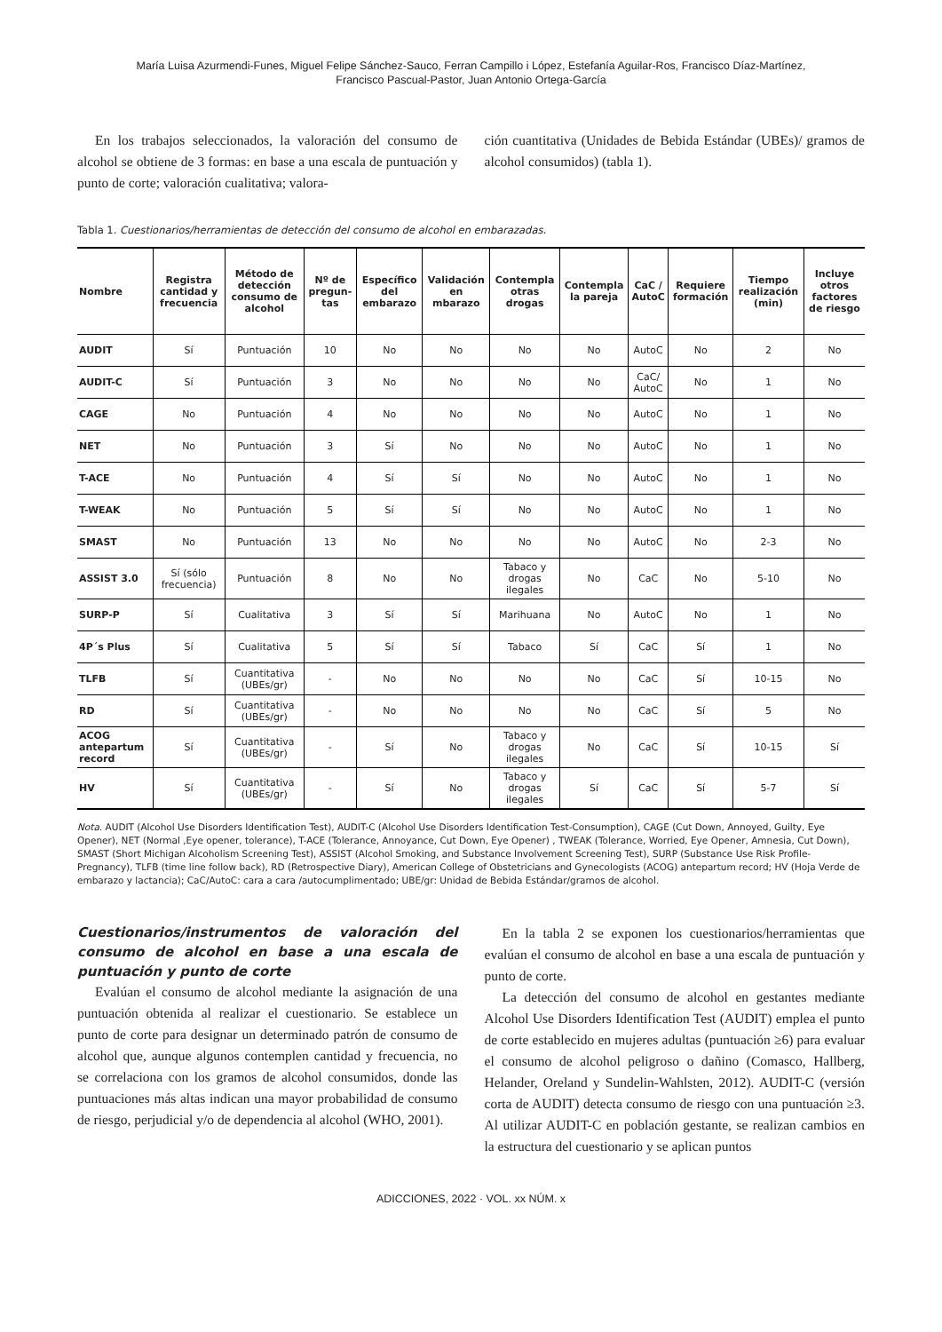María Luisa Azurmendi-Funes, Miguel Felipe Sánchez-Sauco, Ferran Campillo i López, Estefanía Aguilar-Ros, Francisco Díaz-Martínez,
Francisco Pascual-Pastor, Juan Antonio Ortega-García
En los trabajos seleccionados, la valoración del consumo de alcohol se obtiene de 3 formas: en base a una escala de puntuación y punto de corte; valoración cualitativa; valora-
ción cuantitativa (Unidades de Bebida Estándar (UBEs)/ gramos de alcohol consumidos) (tabla 1).
Tabla 1. Cuestionarios/herramientas de detección del consumo de alcohol en embarazadas.
| Nombre | Registra cantidad y frecuencia | Método de detección consumo de alcohol | Nº de pregun-tas | Específico del embarazo | Validación en mbarazo | Contempla otras drogas | Contempla la pareja | CaC / AutoC | Requiere formación | Tiempo realización (min) | Incluye otros factores de riesgo |
| --- | --- | --- | --- | --- | --- | --- | --- | --- | --- | --- | --- |
| AUDIT | Sí | Puntuación | 10 | No | No | No | No | AutoC | No | 2 | No |
| AUDIT-C | Sí | Puntuación | 3 | No | No | No | No | CaC/ AutoC | No | 1 | No |
| CAGE | No | Puntuación | 4 | No | No | No | No | AutoC | No | 1 | No |
| NET | No | Puntuación | 3 | Sí | No | No | No | AutoC | No | 1 | No |
| T-ACE | No | Puntuación | 4 | Sí | Sí | No | No | AutoC | No | 1 | No |
| T-WEAK | No | Puntuación | 5 | Sí | Sí | No | No | AutoC | No | 1 | No |
| SMAST | No | Puntuación | 13 | No | No | No | No | AutoC | No | 2-3 | No |
| ASSIST 3.0 | Sí (sólo frecuencia) | Puntuación | 8 | No | No | Tabaco y drogas ilegales | No | CaC | No | 5-10 | No |
| SURP-P | Sí | Cualitativa | 3 | Sí | Sí | Marihuana | No | AutoC | No | 1 | No |
| 4P´s Plus | Sí | Cualitativa | 5 | Sí | Sí | Tabaco | Sí | CaC | Sí | 1 | No |
| TLFB | Sí | Cuantitativa (UBEs/gr) | - | No | No | No | No | CaC | Sí | 10-15 | No |
| RD | Sí | Cuantitativa (UBEs/gr) | - | No | No | No | No | CaC | Sí | 5 | No |
| ACOG antepartum record | Sí | Cuantitativa (UBEs/gr) | - | Sí | No | Tabaco y drogas ilegales | No | CaC | Sí | 10-15 | Sí |
| HV | Sí | Cuantitativa (UBEs/gr) | - | Sí | No | Tabaco y drogas ilegales | Sí | CaC | Sí | 5-7 | Sí |
Nota. AUDIT (Alcohol Use Disorders Identification Test), AUDIT-C (Alcohol Use Disorders Identification Test-Consumption), CAGE (Cut Down, Annoyed, Guilty, Eye Opener), NET (Normal ,Eye opener, tolerance), T-ACE (Tolerance, Annoyance, Cut Down, Eye Opener) , TWEAK (Tolerance, Worried, Eye Opener, Amnesia, Cut Down), SMAST (Short Michigan Alcoholism Screening Test), ASSIST (Alcohol Smoking, and Substance Involvement Screening Test), SURP (Substance Use Risk Profile-Pregnancy), TLFB (time line follow back), RD (Retrospective Diary), American College of Obstetricians and Gynecologists (ACOG) antepartum record; HV (Hoja Verde de embarazo y lactancia); CaC/AutoC: cara a cara /autocumplimentado; UBE/gr: Unidad de Bebida Estándar/gramos de alcohol.
Cuestionarios/instrumentos de valoración del consumo de alcohol en base a una escala de puntuación y punto de corte
Evalúan el consumo de alcohol mediante la asignación de una puntuación obtenida al realizar el cuestionario. Se establece un punto de corte para designar un determinado patrón de consumo de alcohol que, aunque algunos contemplen cantidad y frecuencia, no se correlaciona con los gramos de alcohol consumidos, donde las puntuaciones más altas indican una mayor probabilidad de consumo de riesgo, perjudicial y/o de dependencia al alcohol (WHO, 2001).
En la tabla 2 se exponen los cuestionarios/herramientas que evalúan el consumo de alcohol en base a una escala de puntuación y punto de corte.
La detección del consumo de alcohol en gestantes mediante Alcohol Use Disorders Identification Test (AUDIT) emplea el punto de corte establecido en mujeres adultas (puntuación ≥6) para evaluar el consumo de alcohol peligroso o dañino (Comasco, Hallberg, Helander, Oreland y Sundelin-Wahlsten, 2012). AUDIT-C (versión corta de AUDIT) detecta consumo de riesgo con una puntuación ≥3. Al utilizar AUDIT-C en población gestante, se realizan cambios en la estructura del cuestionario y se aplican puntos
ADICCIONES, 2022 · VOL. xx NÚM. x